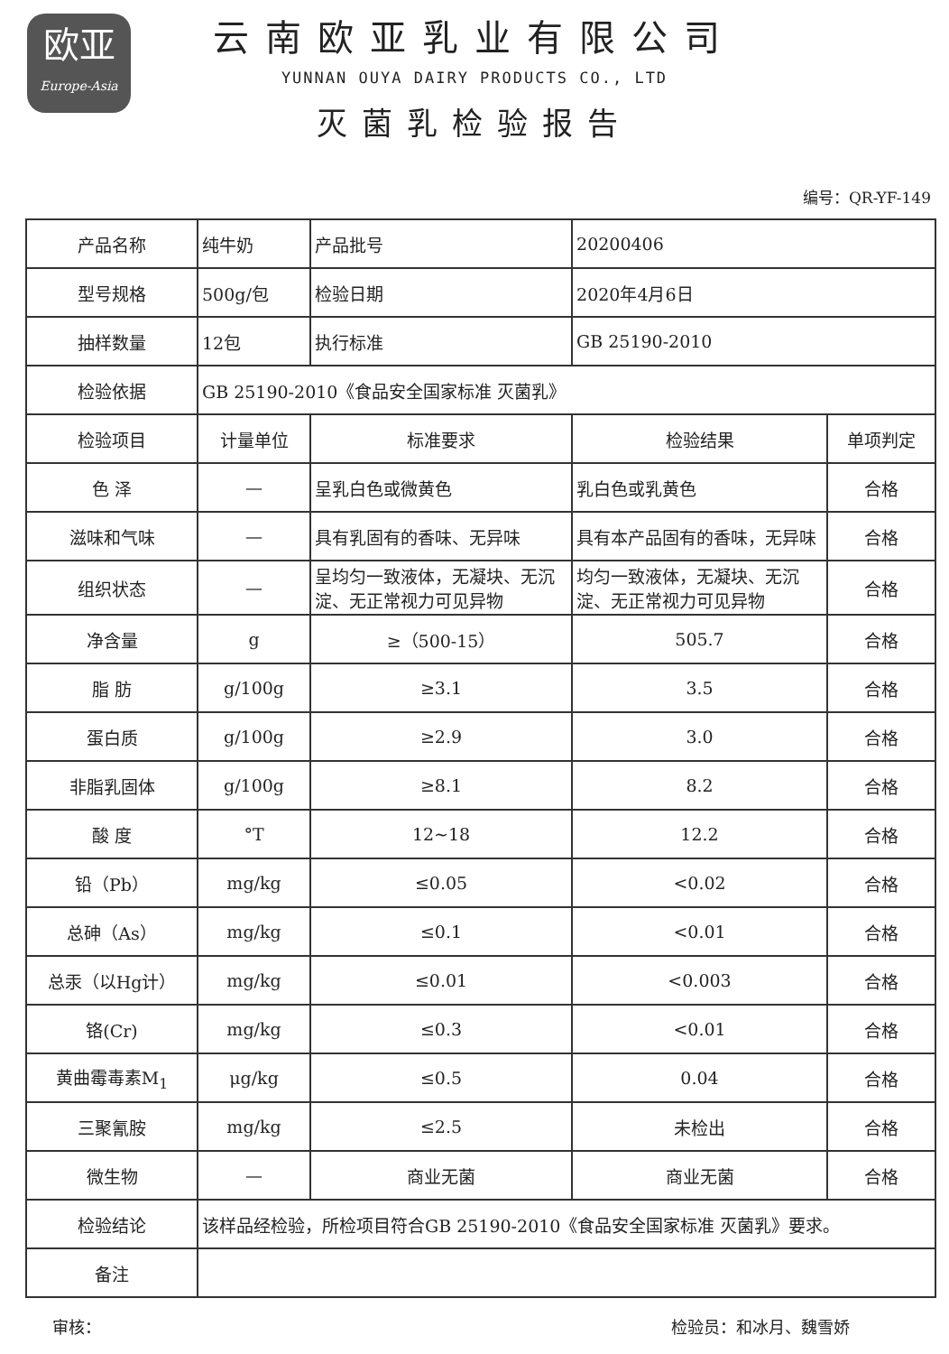欧亚
Europe-Asia
云南欧亚乳业有限公司
YUNNAN OUYA DAIRY PRODUCTS CO., LTD
灭菌乳检验报告
编号：QR-YF-149
| 产品名称 | 纯牛奶 | | 产品批号 | 20200406 | |
| 型号规格 | 500g/包 | | 检验日期 | 2020年4月6日 | |
| 抽样数量 | 12包 | | 执行标准 | GB 25190-2010 | |
| 检验依据 | GB 25190-2010《食品安全国家标准 灭菌乳》 | | | | |
| 检验项目 | 计量单位 | 标准要求 | | 检验结果 | 单项判定 |
| 色 泽 | — | 呈乳白色或微黄色 | | 乳白色或乳黄色 | 合格 |
| 滋味和气味 | — | 具有乳固有的香味、无异味 | | 具有本产品固有的香味，无异味 | 合格 |
| 组织状态 | — | 呈均匀一致液体，无凝块、无沉淀、无正常视力可见异物 | | 均匀一致液体，无凝块、无沉淀、无正常视力可见异物 | 合格 |
| 净含量 | g | ≥（500-15） | | 505.7 | 合格 |
| 脂 肪 | g/100g | ≥3.1 | | 3.5 | 合格 |
| 蛋白质 | g/100g | ≥2.9 | | 3.0 | 合格 |
| 非脂乳固体 | g/100g | ≥8.1 | | 8.2 | 合格 |
| 酸 度 | °T | 12~18 | | 12.2 | 合格 |
| 铅（Pb） | mg/kg | ≤0.05 | | <0.02 | 合格 |
| 总砷（As） | mg/kg | ≤0.1 | | <0.01 | 合格 |
| 总汞（以Hg计） | mg/kg | ≤0.01 | | <0.003 | 合格 |
| 铬(Cr) | mg/kg | ≤0.3 | | <0.01 | 合格 |
| 黄曲霉毒素M<sub>1</sub> | μg/kg | ≤0.5 | | 0.04 | 合格 |
| 三聚氰胺 | mg/kg | ≤2.5 | | 未检出 | 合格 |
| 微生物 | — | 商业无菌 | | 商业无菌 | 合格 |
| 检验结论 | 该样品经检验，所检项目符合GB 25190-2010《食品安全国家标准 灭菌乳》要求。 | | | | |
| 备注 | | | | | |
审核： 检验员：和冰月、魏雪娇